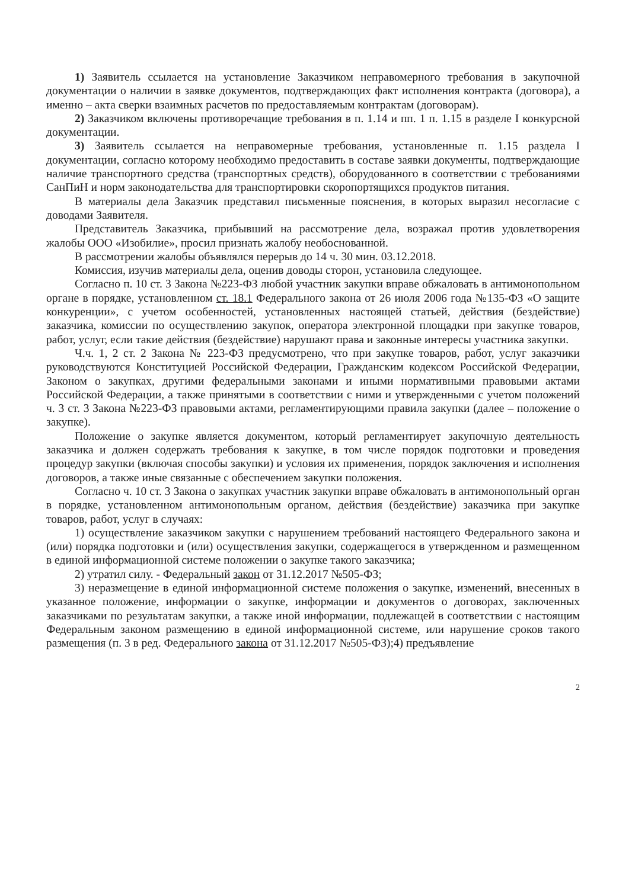1) Заявитель ссылается на установление Заказчиком неправомерного требования в закупочной документации о наличии в заявке документов, подтверждающих факт исполнения контракта (договора), а именно – акта сверки взаимных расчетов по предоставляемым контрактам (договорам).
2) Заказчиком включены противоречащие требования в п. 1.14 и пп. 1 п. 1.15 в разделе I конкурсной документации.
3) Заявитель ссылается на неправомерные требования, установленные п. 1.15 раздела I документации, согласно которому необходимо предоставить в составе заявки документы, подтверждающие наличие транспортного средства (транспортных средств), оборудованного в соответствии с требованиями СанПиН и норм законодательства для транспортировки скоропортящихся продуктов питания.
В материалы дела Заказчик представил письменные пояснения, в которых выразил несогласие с доводами Заявителя.
Представитель Заказчика, прибывший на рассмотрение дела, возражал против удовлетворения жалобы ООО «Изобилие», просил признать жалобу необоснованной.
В рассмотрении жалобы объявлялся перерыв до 14 ч. 30 мин. 03.12.2018.
Комиссия, изучив материалы дела, оценив доводы сторон, установила следующее.
Согласно п. 10 ст. 3 Закона №223-ФЗ любой участник закупки вправе обжаловать в антимонопольном органе в порядке, установленном ст. 18.1 Федерального закона от 26 июля 2006 года №135-ФЗ «О защите конкуренции», с учетом особенностей, установленных настоящей статьей, действия (бездействие) заказчика, комиссии по осуществлению закупок, оператора электронной площадки при закупке товаров, работ, услуг, если такие действия (бездействие) нарушают права и законные интересы участника закупки.
Ч.ч. 1, 2 ст. 2 Закона № 223-ФЗ предусмотрено, что при закупке товаров, работ, услуг заказчики руководствуются Конституцией Российской Федерации, Гражданским кодексом Российской Федерации, Законом о закупках, другими федеральными законами и иными нормативными правовыми актами Российской Федерации, а также принятыми в соответствии с ними и утвержденными с учетом положений ч. 3 ст. 3 Закона №223-ФЗ правовыми актами, регламентирующими правила закупки (далее – положение о закупке).
Положение о закупке является документом, который регламентирует закупочную деятельность заказчика и должен содержать требования к закупке, в том числе порядок подготовки и проведения процедур закупки (включая способы закупки) и условия их применения, порядок заключения и исполнения договоров, а также иные связанные с обеспечением закупки положения.
Согласно ч. 10 ст. 3 Закона о закупках участник закупки вправе обжаловать в антимонопольный орган в порядке, установленном антимонопольным органом, действия (бездействие) заказчика при закупке товаров, работ, услуг в случаях:
1) осуществление заказчиком закупки с нарушением требований настоящего Федерального закона и (или) порядка подготовки и (или) осуществления закупки, содержащегося в утвержденном и размещенном в единой информационной системе положении о закупке такого заказчика;
2) утратил силу. - Федеральный закон от 31.12.2017 №505-ФЗ;
3) неразмещение в единой информационной системе положения о закупке, изменений, внесенных в указанное положение, информации о закупке, информации и документов о договорах, заключенных заказчиками по результатам закупки, а также иной информации, подлежащей в соответствии с настоящим Федеральным законом размещению в единой информационной системе, или нарушение сроков такого размещения (п. 3 в ред. Федерального закона от 31.12.2017 №505-ФЗ);4) предъявление
2